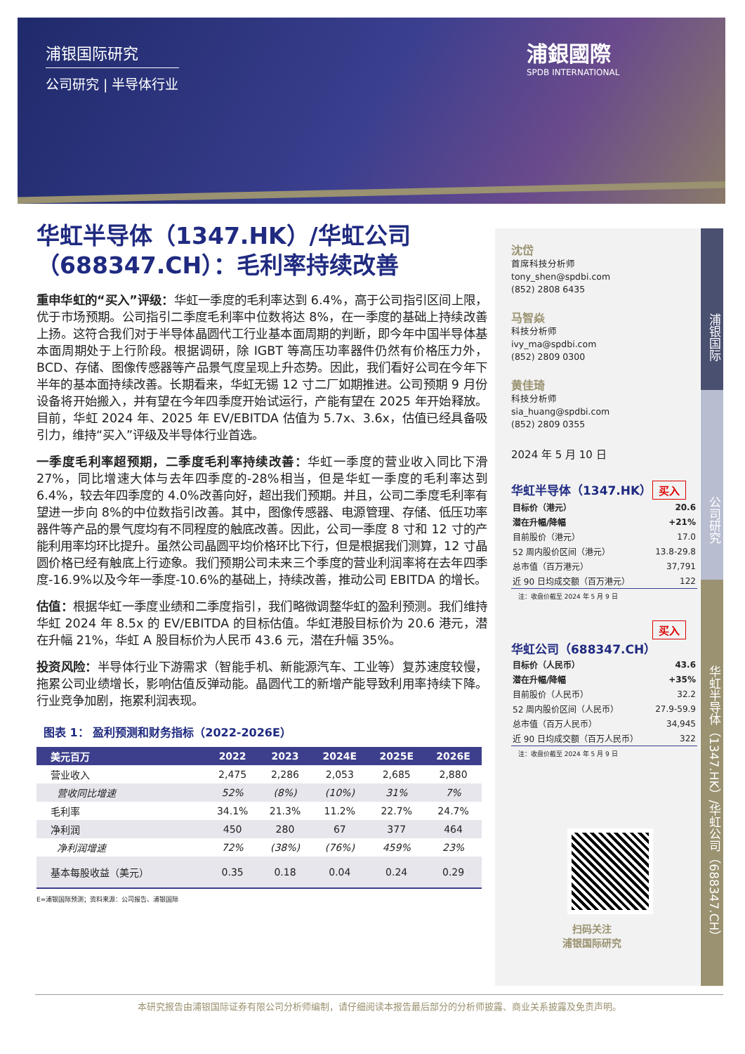浦银国际研究
公司研究 | 半导体行业
浦銀國際
SPDB INTERNATIONAL
华虹半导体（1347.HK）/华虹公司（688347.CH）：毛利率持续改善
重申华虹的“买入”评级：华虹一季度的毛利率达到 6.4%，高于公司指引区间上限，优于市场预期。公司指引二季度毛利率中位数将达 8%，在一季度的基础上持续改善上扬。这符合我们对于半导体晶圆代工行业基本面周期的判断，即今年中国半导体基本面周期处于上行阶段。根据调研，除 IGBT 等高压功率器件仍然有价格压力外，BCD、存储、图像传感器等产品景气度呈现上升态势。因此，我们看好公司在今年下半年的基本面持续改善。长期看来，华虹无锡 12 寸二厂如期推进。公司预期 9 月份设备将开始搬入，并有望在今年四季度开始试运行，产能有望在 2025 年开始释放。目前，华虹 2024 年、2025 年 EV/EBITDA 估值为 5.7x、3.6x，估值已经具备吸引力，维持“买入”评级及半导体行业首选。
一季度毛利率超预期，二季度毛利率持续改善：华虹一季度的营业收入同比下滑 27%，同比增速大体与去年四季度的-28%相当，但是华虹一季度的毛利率达到 6.4%，较去年四季度的 4.0%改善向好，超出我们预期。并且，公司二季度毛利率有望进一步向 8%的中位数指引改善。其中，图像传感器、电源管理、存储、低压功率器件等产品的景气度均有不同程度的触底改善。因此，公司一季度 8 寸和 12 寸的产能利用率均环比提升。虽然公司晶圆平均价格环比下行，但是根据我们测算，12 寸晶圆价格已经有触底上行迹象。我们预期公司未来三个季度的营业利润率将在去年四季度-16.9%以及今年一季度-10.6%的基础上，持续改善，推动公司 EBITDA 的增长。
估值：根据华虹一季度业绩和二季度指引，我们略微调整华虹的盈利预测。我们维持华虹 2024 年 8.5x 的 EV/EBITDA 的目标估值。华虹港股目标价为 20.6 港元，潜在升幅 21%，华虹 A 股目标价为人民币 43.6 元，潜在升幅 35%。
投资风险：半导体行业下游需求（智能手机、新能源汽车、工业等）复苏速度较慢，拖累公司业绩增长，影响估值反弹动能。晶圆代工的新增产能导致利用率持续下降。行业竞争加剧，拖累利润表现。
图表 1： 盈利预测和财务指标（2022-2026E）
| 美元百万 | 2022 | 2023 | 2024E | 2025E | 2026E |
| --- | --- | --- | --- | --- | --- |
| 营业收入 | 2,475 | 2,286 | 2,053 | 2,685 | 2,880 |
| 营收同比增速 | 52% | (8%) | (10%) | 31% | 7% |
| 毛利率 | 34.1% | 21.3% | 11.2% | 22.7% | 24.7% |
| 净利润 | 450 | 280 | 67 | 377 | 464 |
| 净利润增速 | 72% | (38%) | (76%) | 459% | 23% |
| 基本每股收益（美元） | 0.35 | 0.18 | 0.04 | 0.24 | 0.29 |
E=浦银国际预测；资料来源：公司报告、浦银国际
沈岱
首席科技分析师
tony_shen@spdbi.com
(852) 2808 6435
马智焱
科技分析师
ivy_ma@spdbi.com
(852) 2809 0300
黄佳琦
科技分析师
sia_huang@spdbi.com
(852) 2809 0355
2024 年 5 月 10 日
买入 华虹半导体（1347.HK）
| 目标价（港元） | 20.6 |
| 潜在升幅/降幅 | +21% |
| 目前股价（港元） | 17.0 |
| 52 周内股价区间（港元） | 13.8-29.8 |
| 总市值（百万港元） | 37,791 |
| 近 90 日均成交额（百万港元） | 122 |
注：收盘价截至 2024 年 5 月 9 日
买入 华虹公司（688347.CH）
| 目标价（人民币） | 43.6 |
| 潜在升幅/降幅 | +35% |
| 目前股价（人民币） | 32.2 |
| 52 周内股价区间（人民币） | 27.9-59.9 |
| 总市值（百万人民币） | 34,945 |
| 近 90 日均成交额（百万人民币） | 322 |
注：收盘价截至 2024 年 5 月 9 日
扫码关注
浦银国际研究
浦银国际
公司研究
华虹半导体（1347.HK）/华虹公司（688347.CH）
本研究报告由浦银国际证券有限公司分析师编制，请仔细阅读本报告最后部分的分析师披露、商业关系披露及免责声明。